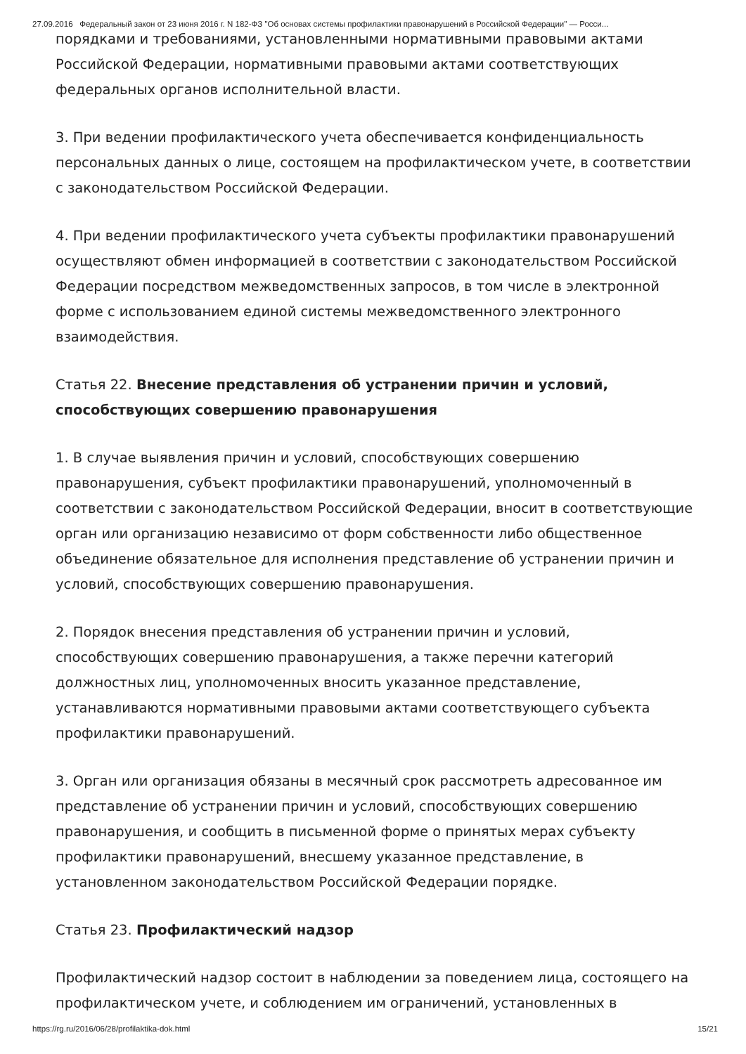27.09.2016 Федеральный закон от 23 июня 2016 г. N 182-ФЗ "Об основах системы профилактики правонарушений в Российской Федерации" — Росси...
порядками и требованиями, установленными нормативными правовыми актами Российской Федерации, нормативными правовыми актами соответствующих федеральных органов исполнительной власти.
3. При ведении профилактического учета обеспечивается конфиденциальность персональных данных о лице, состоящем на профилактическом учете, в соответствии с законодательством Российской Федерации.
4. При ведении профилактического учета субъекты профилактики правонарушений осуществляют обмен информацией в соответствии с законодательством Российской Федерации посредством межведомственных запросов, в том числе в электронной форме с использованием единой системы межведомственного электронного взаимодействия.
Статья 22. Внесение представления об устранении причин и условий, способствующих совершению правонарушения
1. В случае выявления причин и условий, способствующих совершению правонарушения, субъект профилактики правонарушений, уполномоченный в соответствии с законодательством Российской Федерации, вносит в соответствующие орган или организацию независимо от форм собственности либо общественное объединение обязательное для исполнения представление об устранении причин и условий, способствующих совершению правонарушения.
2. Порядок внесения представления об устранении причин и условий, способствующих совершению правонарушения, а также перечни категорий должностных лиц, уполномоченных вносить указанное представление, устанавливаются нормативными правовыми актами соответствующего субъекта профилактики правонарушений.
3. Орган или организация обязаны в месячный срок рассмотреть адресованное им представление об устранении причин и условий, способствующих совершению правонарушения, и сообщить в письменной форме о принятых мерах субъекту профилактики правонарушений, внесшему указанное представление, в установленном законодательством Российской Федерации порядке.
Статья 23. Профилактический надзор
Профилактический надзор состоит в наблюдении за поведением лица, состоящего на профилактическом учете, и соблюдением им ограничений, установленных в
https://rg.ru/2016/06/28/profilaktika-dok.html 15/21